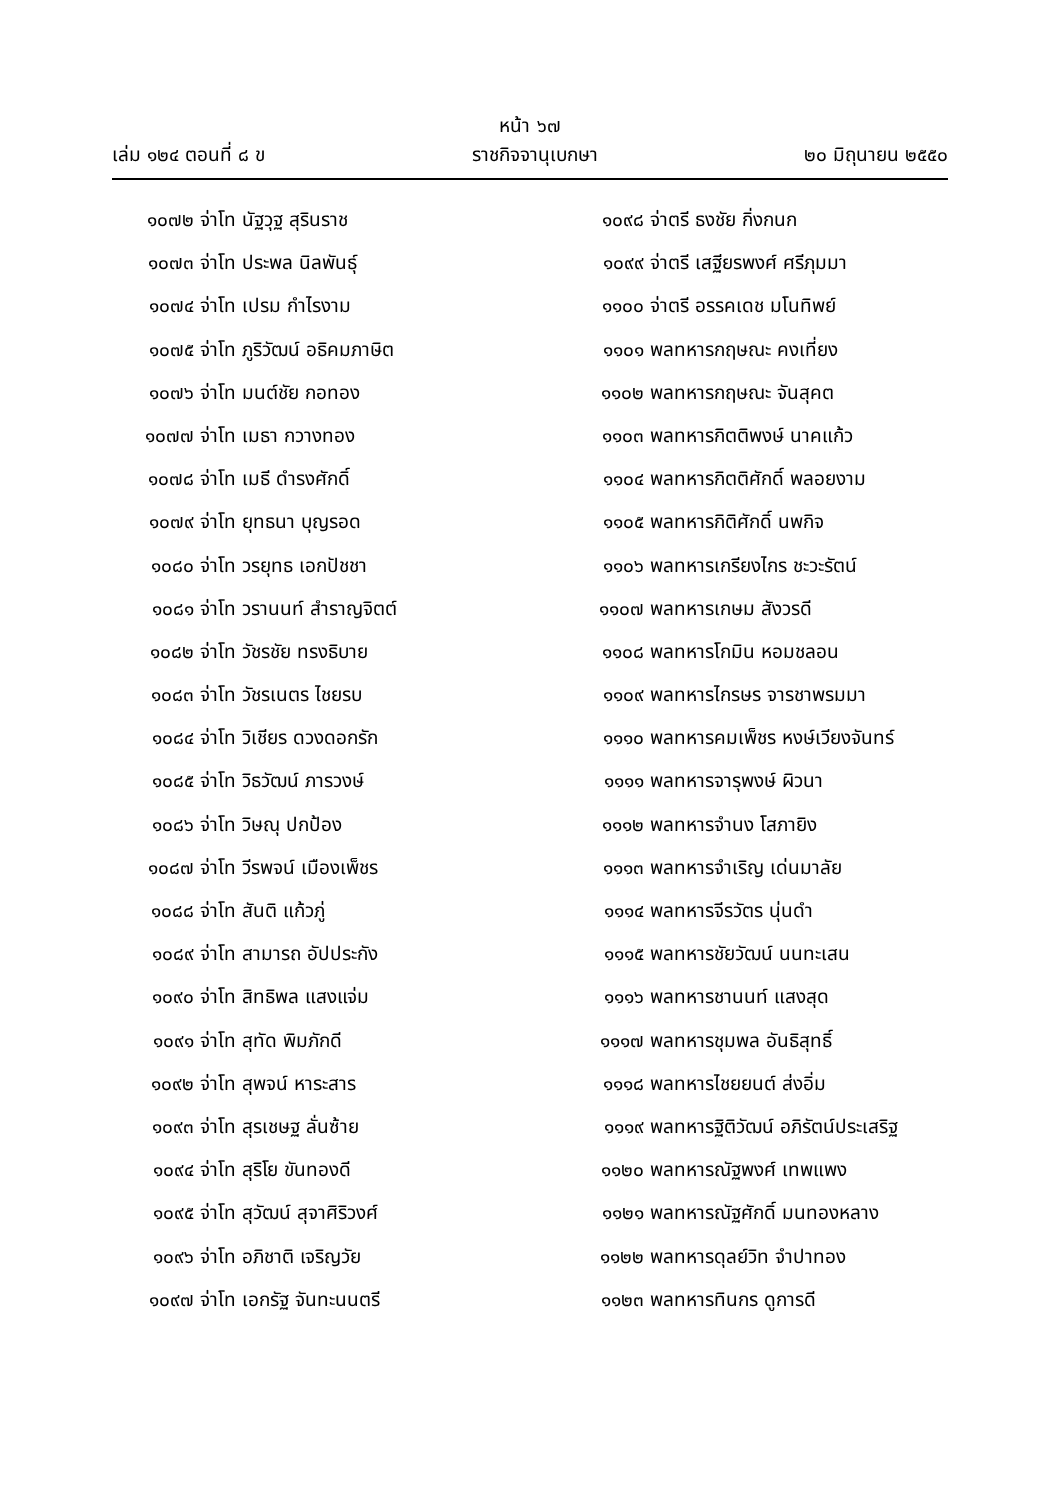หน้า ๖๗
เล่ม ๑๒๔ ตอนที่ ๘ ข ราชกิจจานุเบกษา ๒๐ มิถุนายน ๒๕๕๐
๑๐๗๒ จ่าโท นัฐวุฐ สุรินราช
๑๐๗๓ จ่าโท ประพล นิลพันธุ์
๑๐๗๔ จ่าโท เปรม กำไรงาม
๑๐๗๕ จ่าโท ภูริวัฒน์ อธิคมภาษิต
๑๐๗๖ จ่าโท มนต์ชัย กอทอง
๑๐๗๗ จ่าโท เมธา กวางทอง
๑๐๗๘ จ่าโท เมธี ดำรงศักดิ์
๑๐๗๙ จ่าโท ยุทธนา บุญรอด
๑๐๘๐ จ่าโท วรยุทธ เอกปัชชา
๑๐๘๑ จ่าโท วรานนท์ สำราญจิตต์
๑๐๘๒ จ่าโท วัชรชัย ทรงธิบาย
๑๐๘๓ จ่าโท วัชรเนตร ไชยรบ
๑๐๘๔ จ่าโท วิเชียร ดวงดอกรัก
๑๐๘๕ จ่าโท วิธวัฒน์ ภารวงษ์
๑๐๘๖ จ่าโท วิษณุ ปกป้อง
๑๐๘๗ จ่าโท วีรพจน์ เมืองเพ็ชร
๑๐๘๘ จ่าโท สันติ แก้วภู่
๑๐๘๙ จ่าโท สามารถ อัปประกัง
๑๐๙๐ จ่าโท สิทธิพล แสงแจ่ม
๑๐๙๑ จ่าโท สุทัด พิมภักดี
๑๐๙๒ จ่าโท สุพจน์ หาระสาร
๑๐๙๓ จ่าโท สุรเชษฐ ลั่นซ้าย
๑๐๙๔ จ่าโท สุริโย ขันทองดี
๑๐๙๕ จ่าโท สุวัฒน์ สุจาศิริวงศ์
๑๐๙๖ จ่าโท อภิชาติ เจริญวัย
๑๐๙๗ จ่าโท เอกรัฐ จันทะนนตรี
๑๐๙๘ จ่าตรี ธงชัย กิ่งกนก
๑๐๙๙ จ่าตรี เสฐียรพงศ์ ศรีภุมมา
๑๑๐๐ จ่าตรี อรรคเดช มโนทิพย์
๑๑๐๑ พลทหารกฤษณะ คงเที่ยง
๑๑๐๒ พลทหารกฤษณะ จันสุคต
๑๑๐๓ พลทหารกิตติพงษ์ นาคแก้ว
๑๑๐๔ พลทหารกิตติศักดิ์ พลอยงาม
๑๑๐๕ พลทหารกิติศักดิ์ นพกิจ
๑๑๐๖ พลทหารเกรียงไกร ชะวะรัตน์
๑๑๐๗ พลทหารเกษม สังวรดี
๑๑๐๘ พลทหารโกมิน หอมชลอน
๑๑๐๙ พลทหารไกรษร จารชาพรมมา
๑๑๑๐ พลทหารคมเพ็ชร หงษ์เวียงจันทร์
๑๑๑๑ พลทหารจารุพงษ์ ผิวนา
๑๑๑๒ พลทหารจำนง โสภายิง
๑๑๑๓ พลทหารจำเริญ เด่นมาลัย
๑๑๑๔ พลทหารจีรวัตร นุ่นดำ
๑๑๑๕ พลทหารชัยวัฒน์ นนทะเสน
๑๑๑๖ พลทหารชานนท์ แสงสุด
๑๑๑๗ พลทหารชุมพล อันธิสุทธิ์
๑๑๑๘ พลทหารไชยยนต์ ส่งอิ่ม
๑๑๑๙ พลทหารฐิติวัฒน์ อภิรัตน์ประเสริฐ
๑๑๒๐ พลทหารณัฐพงศ์ เทพแพง
๑๑๒๑ พลทหารณัฐศักดิ์ มนทองหลาง
๑๑๒๒ พลทหารดุลย์วิท จำปาทอง
๑๑๒๓ พลทหารทินกร ดูการดี